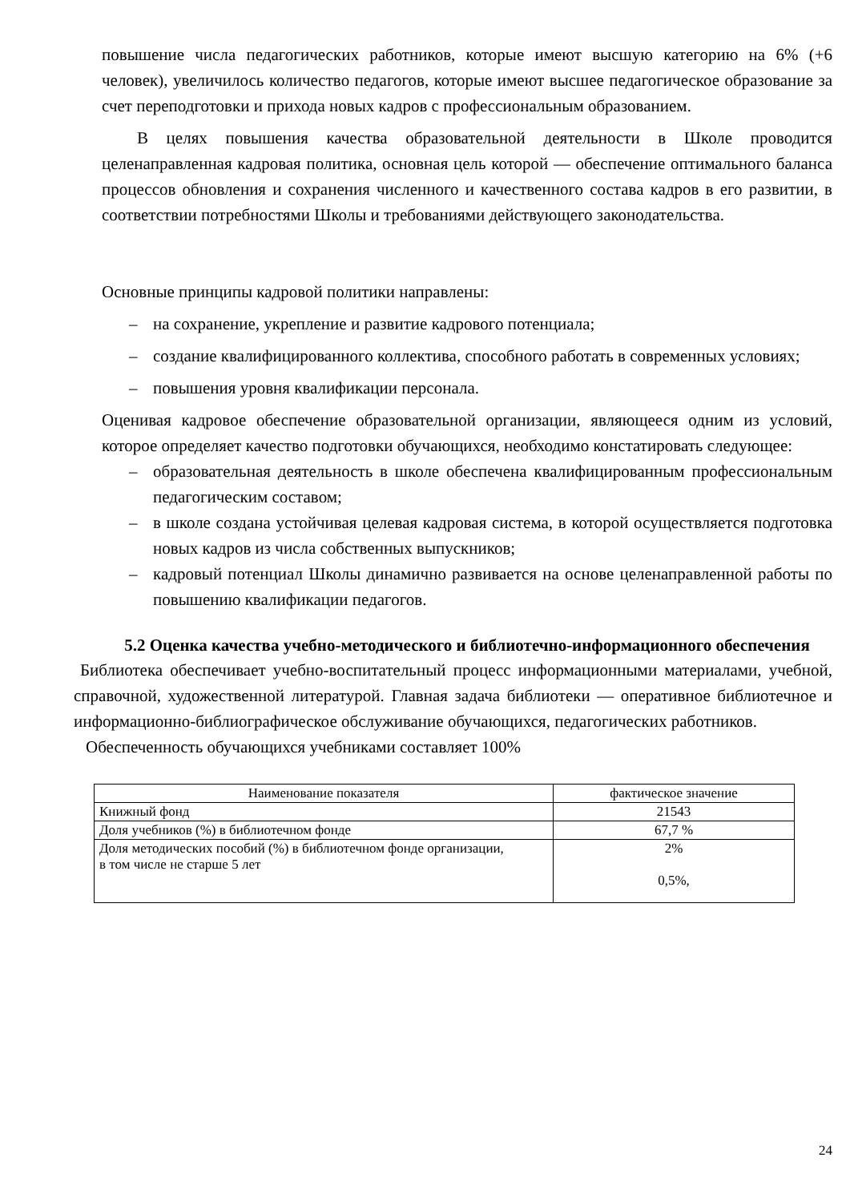повышение числа педагогических работников, которые имеют высшую категорию на 6% (+6 человек), увеличилось количество педагогов, которые имеют высшее педагогическое образование за счет переподготовки и прихода новых кадров с профессиональным образованием.
В целях повышения качества образовательной деятельности в Школе проводится целенаправленная кадровая политика, основная цель которой — обеспечение оптимального баланса процессов обновления и сохранения численного и качественного состава кадров в его развитии, в соответствии потребностями Школы и требованиями действующего законодательства.
Основные принципы кадровой политики направлены:
– на сохранение, укрепление и развитие кадрового потенциала;
– создание квалифицированного коллектива, способного работать в современных условиях;
– повышения уровня квалификации персонала.
Оценивая кадровое обеспечение образовательной организации, являющееся одним из условий, которое определяет качество подготовки обучающихся, необходимо констатировать следующее:
– образовательная деятельность в школе обеспечена квалифицированным профессиональным педагогическим составом;
– в школе создана устойчивая целевая кадровая система, в которой осуществляется подготовка новых кадров из числа собственных выпускников;
– кадровый потенциал Школы динамично развивается на основе целенаправленной работы по повышению квалификации педагогов.
5.2 Оценка качества учебно-методического и библиотечно-информационного обеспечения
Библиотека обеспечивает учебно-воспитательный процесс информационными материалами, учебной, справочной, художественной литературой. Главная задача библиотеки — оперативное библиотечное и информационно-библиографическое обслуживание обучающихся, педагогических работников.
Обеспеченность обучающихся учебниками составляет 100%
| Наименование показателя | фактическое значение |
| Книжный фонд | 21543 |
| Доля учебников (%) в библиотечном фонде | 67,7 % |
| Доля методических пособий (%) в библиотечном фонде организации, в том числе не старше 5 лет | 2% 0,5%, |
24